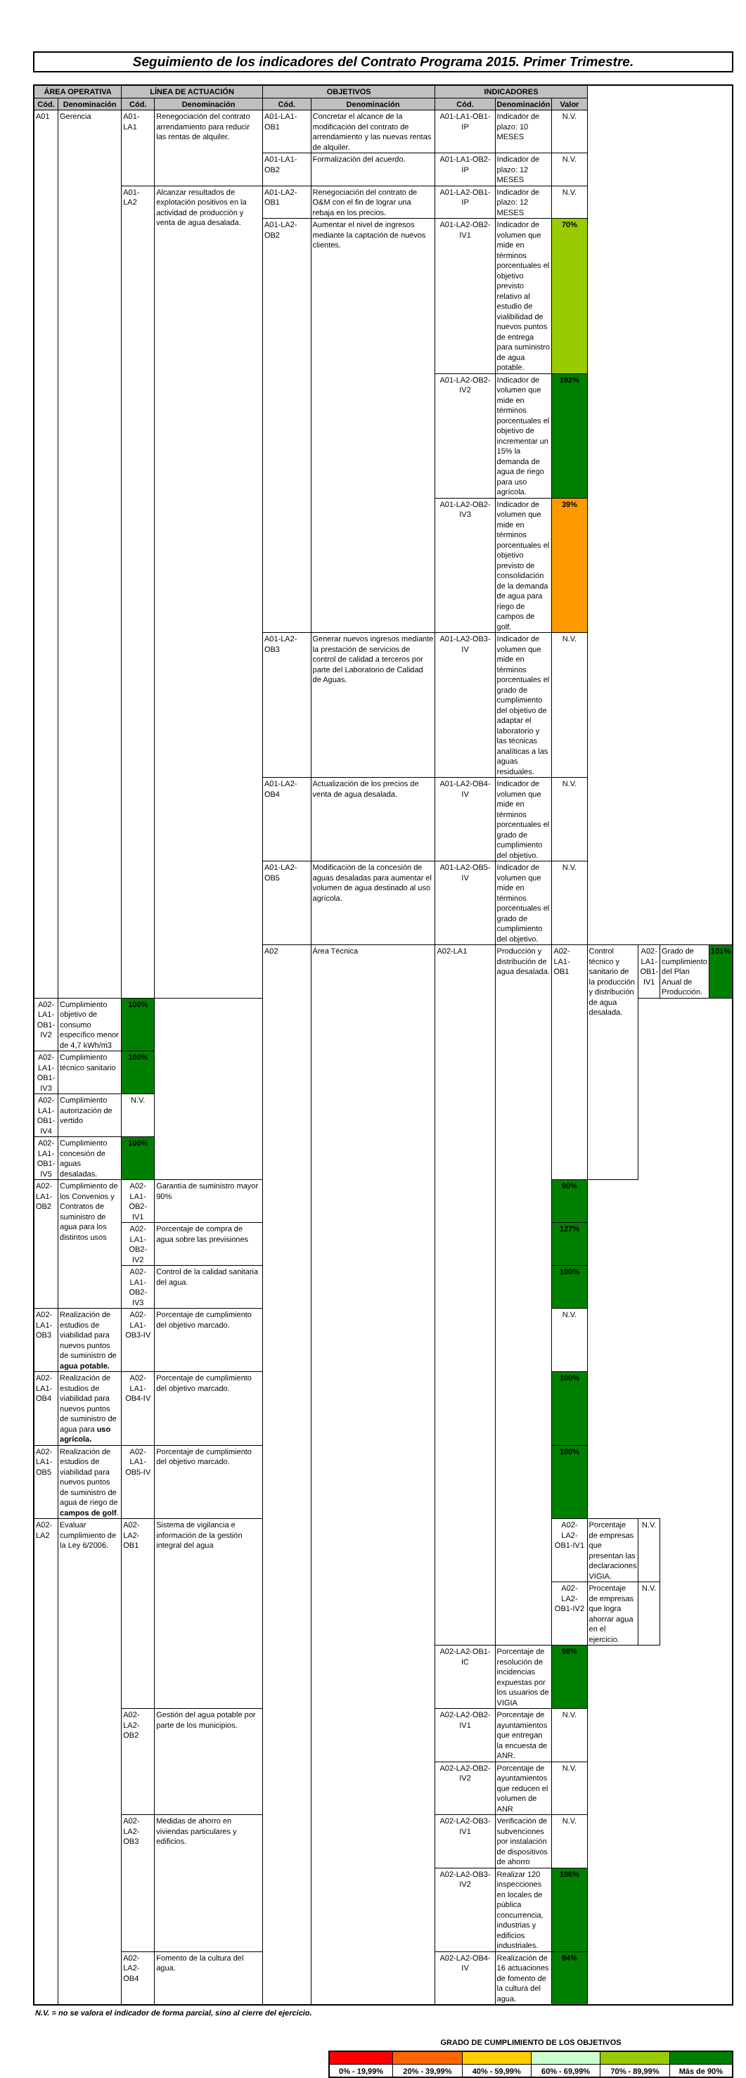Seguimiento de los indicadores del Contrato Programa 2015. Primer Trimestre.
| ÁREA OPERATIVA | | LÍNEA DE ACTUACIÓN | | OBJETIVOS | | INDICADORES | | | | | | |
| --- | --- | --- | --- | --- | --- | --- | --- | --- | --- | --- | --- | --- |
| Cód. | Denominación | Cód. | Denominación | Cód. | Denominación | Cód. | Denominación | Valor | | | | |
| A01 | Gerencia | A01-LA1 | Renegociación del contrato arrendamiento para reducir las rentas de alquiler. | A01-LA1-OB1 | Concretar el alcance de la modificación del contrato de arrendamiento y las nuevas rentas de alquiler. | A01-LA1-OB1-IP | Indicador de plazo: 10 MESES | N.V. | | | | |
| | | | | A01-LA1-OB2 | Formalización del acuerdo. | A01-LA1-OB2-IP | Indicador de plazo: 12 MESES | N.V. | | | | |
| | | A01-LA2 | Alcanzar resultados de explotación positivos en la actividad de producción y venta de agua desalada. | A01-LA2-OB1 | Renegociación del contrato de O&M con el fin de lograr una rebaja en los precios. | A01-LA2-OB1-IP | Indicador de plazo: 12 MESES | N.V. | | | | |
| | | | | A01-LA2-OB2 | Aumentar el nivel de ingresos mediante la captación de nuevos clientes. | A01-LA2-OB2-IV1 | Indicador de volumen que mide en términos porcentuales el objetivo previsto relativo al estudio de vialibilidad de nuevos puntos de entrega para suministro de agua potable. | 70% | | | | |
| | | | | | | A01-LA2-OB2-IV2 | Indicador de volumen que mide en términos porcentuales el objetivo de incrementar un 15% la demanda de agua de riego para uso agrícola. | 192% | | | | |
| | | | | | | A01-LA2-OB2-IV3 | Indicador de volumen que mide en términos porcentuales el objetivo previsto de consolidación de la demanda de agua para riego de campos de golf. | 39% | | | | |
| | | | | A01-LA2-OB3 | Generar nuevos ingresos mediante la prestación de servicios de control de calidad a terceros por parte del Laboratorio de Calidad de Aguas. | A01-LA2-OB3-IV | Indicador de volumen que mide en términos porcentuales el grado de cumplimiento del objetivo de adaptar el laboratorio y las técnicas analíticas a las aguas residuales. | N.V. | | | | |
| | | | | A01-LA2-OB4 | Actualización de los precios de venta de agua desalada. | A01-LA2-OB4-IV | Indicador de volumen que mide en términos porcentuales el grado de cumplimiento del objetivo. | N.V. | | | | |
| | | | | A01-LA2-OB5 | Modificación de la concesión de aguas desaladas para aumentar el volumen de agua destinado al uso agrícola. | A01-LA2-OB5-IV | Indicador de volumen que mide en términos porcentuales el grado de cumplimiento del objetivo. | N.V. | | | | |
| | | | | A02 | Área Técnica | A02-LA1 | Producción y distribución de agua desalada. | A02-LA1-OB1 | Control técnico y sanitario de la producción y distribución de agua desalada. | A02-LA1-OB1-IV1 | Grado de cumplimiento del Plan Anual de Producción. | 101% |
| A02-LA1-OB1-IV2 | Cumplimiento objetivo de consumo específico menor de 4,7 kWh/m3 | 100% | | | | | | | | | | |
| A02-LA1-OB1-IV3 | Cumplimiento técnico sanitario | 100% | | | | | | | | | | |
| A02-LA1-OB1-IV4 | Cumplimiento autorización de vertido | N.V. | | | | | | | | | | |
| A02-LA1-OB1-IV5 | Cumplimiento concesión de aguas desaladas. | 100% | | | | | | | | | | |
| A02-LA1-OB2 | Cumplimiento de los Convenios y Contratos de suministro de agua para los distintos usos | A02-LA1-OB2-IV1 | Garantía de suministro mayor 90% | | | | | 90% | | | | |
| | | A02-LA1-OB2-IV2 | Porcentaje de compra de agua sobre las previsiones | | | | | 127% | | | | |
| | | A02-LA1-OB2-IV3 | Control de la calidad sanitaria del agua. | | | | | 100% | | | | |
| A02-LA1-OB3 | Realización de estudios de viabilidad para nuevos puntos de suministro de agua potable. | A02-LA1-OB3-IV | Porcentaje de cumplimiento del objetivo marcado. | | | | | N.V. | | | | |
| A02-LA1-OB4 | Realización de estudios de viabilidad para nuevos puntos de suministro de agua para uso agrícola. | A02-LA1-OB4-IV | Porcentaje de cumplimiento del objetivo marcado. | | | | | 100% | | | | |
| A02-LA1-OB5 | Realización de estudios de viabilidad para nuevos puntos de suministro de agua de riego de campos de golf . | A02-LA1-OB5-IV | Porcentaje de cumplimiento del objetivo marcado. | | | | | 100% | | | | |
| A02-LA2 | Evaluar cumplimiento de la Ley 6/2006. | A02-LA2-OB1 | Sistema de vigilancia e información de la gestión integral del agua | | | | | A02-LA2-OB1-IV1 | Porcentaje de empresas que presentan las declaraciones VIGIA. | N.V. | | |
| | | | | | | | | A02-LA2-OB1-IV2 | Procentaje de empresas que logra ahorrar agua en el ejercicio. | N.V. | | |
| | | | | | | A02-LA2-OB1-IC | Porcentaje de resolución de incidencias expuestas por los usuarios de VIGIA | 98% | | | | |
| | | A02-LA2-OB2 | Gestión del agua potable por parte de los municipios. | | | A02-LA2-OB2-IV1 | Porcentaje de ayuntamientos que entregan la encuesta de ANR. | N.V. | | | | |
| | | | | | | A02-LA2-OB2-IV2 | Porcentaje de ayuntamientos que reducen el volumen de ANR | N.V. | | | | |
| | | A02-LA2-OB3 | Medidas de ahorro en viviendas particulares y edificios. | | | A02-LA2-OB3-IV1 | Verificación de subvenciones por instalación de dispositivos de ahorro | N.V. | | | | |
| | | | | | | A02-LA2-OB3-IV2 | Realizar 120 inspecciones en locales de pública concurrencia, industrias y edificios industriales. | 106% | | | | |
| | | A02-LA2-OB4 | Fomento de la cultura del agua. | | | A02-LA2-OB4-IV | Realización de 16 actuaciones de fomento de la cultura del agua. | 94% | | | | |
N.V. = no se valora el indicador de forma parcial, sino al cierre del ejercicio.
GRADO DE CUMPLIMIENTO DE LOS OBJETIVOS
| 0% - 19,99% | 20% - 39,99% | 40% - 59,99% | 60% - 69,99% | 70% - 89,99% | Más de 90% |